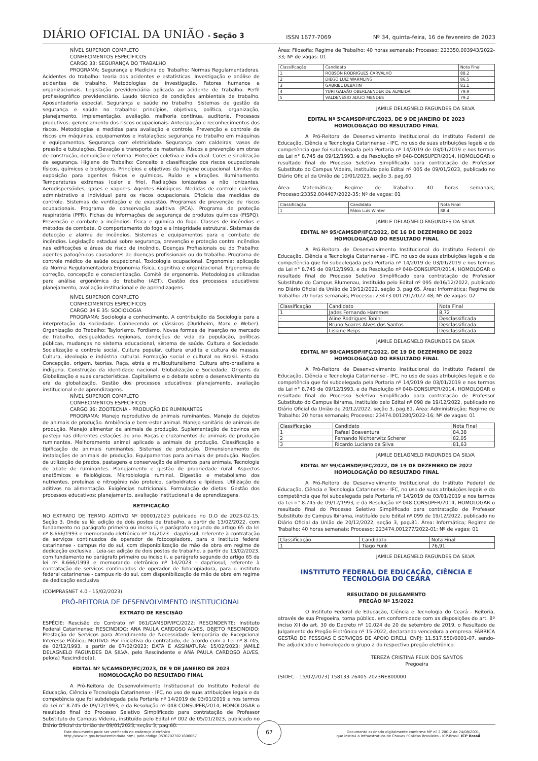DIÁRIO OFICIAL DA UNIÃO - Seção 3
ISSN 1677-7069 Nº 34, quinta-feira, 16 de fevereiro de 2023
NÍVEL SUPERIOR COMPLETO
CONHECIMENTOS ESPECÍFICOS
CARGO 33: SEGURANÇA DO TRABALHO
PROGRAMA: Segurança e Medicina do Trabalho: Normas Regulamentadoras. Acidentes do trabalho: teoria dos acidentes e estatísticas. Investigação e análise de acidentes de trabalho. Metodologias de investigação. Fatores humanos e organizacionais. Legislação previdenciária aplicada ao acidente de trabalho. Perfil profissiográfico previdenciário. Laudo técnico de condições ambientais de trabalho. Aposentadoria especial. Segurança e saúde no trabalho. Sistemas de gestão da segurança e saúde no trabalho: princípios, objetivos, política, organização, planejamento, implementação, avaliação, melhoria contínua, auditoria. Processos produtivos: gerenciamento dos riscos ocupacionais. Antecipação e reconhecimentos dos riscos. Metodologias e medidas para avaliação e controle. Prevenção e controle de riscos em máquinas, equipamentos e instalações: segurança no trabalho em máquinas e equipamentos. Segurança com eletricidade. Segurança com caldeiras, vasos de pressão e tubulações. Elevação e transporte de materiais. Riscos e prevenção em obras de construção, demolição e reforma. Proteções coletiva e individual. Cores e sinalização de segurança. Higiene do Trabalho: Conceito e classificação dos riscos ocupacionais físicos, químicos e biológicos. Princípios e objetivos da higiene ocupacional. Limites de exposição para agentes físicos e químicos. Ruído e vibrações. Iluminamento. Temperaturas extremas (calor e frio). Radiações ionizantes e não ionizantes. Aerodispersóides, gases e vapores. Agentes Biológicos. Medidas de controle coletivo, administrativo e individual para os riscos ocupacionais. Eficácia das medidas de controle. Sistemas de ventilação e de exaustão. Programas de prevenção de riscos ocupacionais. Programa de conservação auditiva (PCA). Programa de proteção respiratória (PPR). Fichas de informações de segurança de produtos químicos (FISPQ). Prevenção e combate a incêndios: física e química do fogo. Classes de incêndios e métodos de combate. O comportamento do fogo e a integridade estrutural. Sistemas de detecção e alarme de incêndios. Sistemas e equipamentos para o combate de incêndios. Legislação estadual sobre segurança, prevenção e proteção contra incêndios nas edificações e áreas de risco de incêndio. Doenças Profissionais ou do Trabalho: agentes patogênicos causadores de doenças profissionais ou do trabalho. Programa de controle médico de saúde ocupacional. Toxicologia ocupacional. Ergonomia: aplicação da Norma Regulamentadora Ergonomia física, cognitiva e organizacional. Ergonomia de correção, concepção e conscientização. Comitê de ergonomia. Metodologias utilizadas para análise ergonômica do trabalho (AET). Gestão dos processos educativos: planejamento, avaliação institucional e de aprendizagens.
NÍVEL SUPERIOR COMPLETO
CONHECIMENTOS ESPECÍFICOS
CARGO 34 E 35: SOCIOLOGIA
PROGRAMA: Sociologia e conhecimento. A contribuição da Sociologia para a interpretação da sociedade. Conhecendo os clássicos (Durkheim, Marx e Weber). Organização do Trabalho: Taylorismo, Fordismo. Novas formas de inserção no mercado de trabalho, desigualdades regionais, condições de vida da população, políticas públicas, mudanças no sistema educacional, sistema de saúde. Cultura e Sociedade. Socialização e controle social. Cultura popular, cultura erudita e cultura de massas. Cultura, ideologia e indústria cultural. Formação social e cultural no Brasil. Estado: Concepção, origem, teorias. Raça, etnia e multiculturalismo. Cultura afro-brasileira e indígena. Construção da identidade nacional. Globalização e Sociedade. Origens da Globalização e suas características. Capitalismo e o debate sobre o desenvolvimento da era da globalização. Gestão dos processos educativos: planejamento, avaliação institucional e de aprendizagens.
NÍVEL SUPERIOR COMPLETO
CONHECIMENTOS ESPECÍFICOS
CARGO 36: ZOOTECNIA - PRODUÇÃO DE RUMINANTES
PROGRAMA: Manejo reprodutivo de animais ruminantes. Manejo de dejetos de animais de produção. Ambiência e bem-estar animal. Manejo sanitário de animais de produção. Manejo alimentar de animais de produção. Suplementação de bovinos em pastejo nas diferentes estações do ano. Raças e cruzamentos de animais de produção ruminantes. Melhoramento animal aplicado a animais de produção. Classificação e tipificação de animais ruminantes. Sistemas de produção. Dimensionamento de instalações de animais de produção. Equipamentos para animais de produção. Noções de utilização de prados, pastagens e conservação de alimentos para animais. Tecnologia de abate de ruminantes. Planejamento e gestão de propriedade rural. Aspectos anatômicos e fisiológicos. Microbiologia ruminal. Digestão e metabolismo dos nutrientes, proteínas e nitrogênio não proteico, carboidratos e lipídeos. Utilização de aditivos na alimentação. Exigências nutricionais. Formulação de dietas. Gestão dos processos educativos: planejamento, avaliação institucional e de aprendizagens.
RETIFICAÇÃO
NO EXTRATO DE TERMO ADITIVO Nº 00001/2023 publicado no D.O de 2023-02-15, Seção 3. Onde se lê: adição de dois postos de trabalho, a partir de 13/02/2022, com fundamento no parágrafo primeiro ou inciso ii, e parágrafo segundo do artigo 65 da lei nº 8.666/1993 e memorando eletrônico nº 14/2023 - dap/riosul, referente à contratação de serviços continuados de operador de fotocopiadora, para o instituto federal catarinense - campus rio do sul, com disponibilização de mão de obra em regime de dedicação exclusiva . Leia-se: adição de dois postos de trabalho, a partir de 13/02/2023, com fundamento no parágrafo primeiro ou inciso ii, e parágrafo segundo do artigo 65 da lei nº 8.666/1993 e memorando eletrônico nº 14/2023 - dap/riosul, referente à contratação de serviços continuados de operador de fotocopiadora, para o instituto federal catarinense - campus rio do sul, com disponibilização de mão de obra em regime de dedicação exclusiva
(COMPRASNET 4.0 - 15/02/2023).
PRÓ-REITORIA DE DESENVOLVIMENTO INSTITUCIONAL
EXTRATO DE RESCISÃO
ESPÉCIE: Rescisão do Contrato nº 061/CAMSDP/IFC/2022; RESCINDENTE: Instituto Federal Catarinense; RESCINDIDO: ANA PAULA CARDOSO ALVES. OBJETO RESCINDIDO: Prestação de Serviços para Atendimento de Necessidade Temporária de Excepcional Interesse Público; MOTIVO: Por iniciativa do contratado, de acordo com a Lei nº 8.745, de 02/12/1993, a partir de 07/02/2023; DATA E ASSINATURA: 15/02/2023; JAMILE DELAGNELO FAGUNDES DA SILVA, pelo Rescindente e ANA PAULA CARDOSO ALVES, pelo(a) Rescindido(a).
EDITAL Nº 5/CAMSDP/IFC/2023, DE 9 DE JANEIRO DE 2023
HOMOLOGAÇÃO DO RESULTADO FINAL
A Pró-Reitora de Desenvolvimento Institucional do Instituto Federal de Educação, Ciência e Tecnologia Catarinense - IFC, no uso de suas atribuições legais e da competência que foi subdelegada pela Portaria nº 14/2019 de 03/01/2019 e nos termos da Lei n° 8.745 de 09/12/1993, e da Resolução nº 048-CONSUPER/2014, HOMOLOGAR o resultado final do Processo Seletivo Simplificado para contratação de Professor Substituto do Campus Videira, instituído pelo Edital nº 002 de 05/01/2023, publicado no Diário Oficial da União de 09/01/2023, seção 3, pag.60.
Área: Filosofia; Regime de Trabalho: 40 horas semanais; Processo: 223350.003943/2022-33; Nº de vagas: 01
| Classificação | Candidato | Nota Final |
| 1 | ROBSON RODRIGUES CARVALHO | 88.2 |
| 2 | DIEGO LUIZ WARMLING | 86.5 |
| 3 | GABRIEL DEBATIN | 81.1 |
| 4 | YURI GALVÃO OBERLAENDER DE ALMEIDA | 79.9 |
| 5 | VALDENÉSIO ADUCI MENDES | 79.2 |
JAMILE DELAGNELO FAGUNDES DA SILVA
EDITAL Nº 5/CAMSDP/IFC/2023, DE 9 DE JANEIRO DE 2023
HOMOLOGAÇÃO DO RESULTADO FINAL
A Pró-Reitora de Desenvolvimento Institucional do Instituto Federal de Educação, Ciência e Tecnologia Catarinense - IFC, no uso de suas atribuições legais e da competência que foi subdelegada pela Portaria nº 14/2019 de 03/01/2019 e nos termos da Lei n° 8.745 de 09/12/1993, e da Resolução nº 048-CONSUPER/2014, HOMOLOGAR o resultado final do Processo Seletivo Simplificado para contratação de Professor Substituto do Campus Videira, instituído pelo Edital nº 005 de 09/01/2023, publicado no Diário Oficial da União de 10/01/2023, seção 3, pag.60.
Área: Matemática; Regime de Trabalho: 40 horas semanais; Processo:23352.004407/2022-35; Nº de vagas: 01
| Classificação | Candidato | Nota Final |
| 1 | Fábio Luís Winter | 88.4 |
JAMILE DELAGNELO FAGUNDES DA SILVA
EDITAL Nº 95/CAMSDP/IFC/2022, DE 16 DE DEZEMBRO DE 2022
HOMOLOGAÇÃO DO RESULTADO FINAL
A Pró-Reitora de Desenvolvimento Institucional do Instituto Federal de Educação, Ciência e Tecnologia Catarinense - IFC, no uso de suas atribuições legais e da competência que foi subdelegada pela Portaria nº 14/2019 de 03/01/2019 e nos termos da Lei n° 8.745 de 09/12/1993, e da Resolução nº 048-CONSUPER/2014, HOMOLOGAR o resultado final do Processo Seletivo Simplificado para contratação de Professor Substituto do Campus Blumenau, instituído pelo Edital nº 095 de16/12/2022, publicado no Diário Oficial da União de 19/12/2022, seção 3, pag 65. Área: Informática; Regime de Trabalho: 20 horas semanais; Processo: 23473.001791/2022-48; Nº de vagas: 02
| Classificação | Candidato | Nota Final |
| 1 | Jades Fernando Hammes | 8,72 |
| - | Aline Rodrigues Tonini | Desclassificada |
| - | Bruno Soares Alves dos Santos | Desclassificada |
| - | Lisiane Reips | Desclassificada |
JAMILE DELAGNELO FAGUNDES DA SILVA
EDITAL Nº 98/CAMSDP/IFC/2022, DE 19 DE DEZEMBRO DE 2022
HOMOLOGAÇÃO DO RESULTADO FINAL
A Pró-Reitora de Desenvolvimento Institucional do Instituto Federal de Educação, Ciência e Tecnologia Catarinense - IFC, no uso de suas atribuições legais e da competência que foi subdelegada pela Portaria nº 14/2019 de 03/01/2019 e nos termos da Lei n° 8.745 de 09/12/1993, e da Resolução nº 048-CONSUPER/2014, HOMOLOGAR o resultado final do Processo Seletivo Simplificado para contratação de Professor Substituto do Campus Ibirama, instituído pelo Edital nº 098 de 19/12/2022, publicado no Diário Oficial da União de 20/12/2022, seção 3, pag.81. Área: Administração; Regime de Trabalho: 20 horas semanais; Processo: 23474.001280/2022-16; Nº de vagas: 01
| Classificação | Candidato | Nota Final |
| 1 | Rafael Boaventura | 84,38 |
| 2 | Fernando Nichterwitz Scherer | 82,05 |
| 3 | Ricardo Luciano da Silva | 81,63 |
JAMILE DELAGNELO FAGUNDES DA SILVA
EDITAL Nº 99/CAMSDP/IFC/2022, DE 19 DE DEZEMBRO DE 2022
HOMOLOGAÇÃO DO RESULTADO FINAL
A Pró-Reitora de Desenvolvimento Institucional do Instituto Federal de Educação, Ciência e Tecnologia Catarinense - IFC, no uso de suas atribuições legais e da competência que foi subdelegada pela Portaria nº 14/2019 de 03/01/2019 e nos termos da Lei n° 8.745 de 09/12/1993, e da Resolução nº 048-CONSUPER/2014, HOMOLOGAR o resultado final do Processo Seletivo Simplificado para contratação de Professor Substituto do Campus Ibirama, instituído pelo Edital nº 099 de 19/12/2022, publicado no Diário Oficial da União de 20/12/2022, seção 3, pag.81. Área: Informática; Regime de Trabalho: 40 horas semanais; Processo: 223474.001277/2022-01; Nº de vagas: 01
| Classificação | Candidato | Nota Final |
| 1 | Tiago Funk | 76,91 |
JAMILE DELAGNELO FAGUNDES DA SILVA
INSTITUTO FEDERAL DE EDUCAÇÃO, CIÊNCIA E TECNOLOGIA DO CEARÁ
RESULTADO DE JULGAMENTO
PREGÃO Nº 15/2022
O Instituto Federal de Educação, Ciência e Tecnologia do Ceará - Reitoria, através de sua Pregoeira, torna público, em conformidade com as disposições do art. 8º inciso XII do art. 30 do Decreto nº 10.024 de 20 de setembro de 2019, o Resultado de Julgamento do Pregão Eletrônico nº 15-2022, declarando vencedora a empresa: FÁBRICA GESTÃO DE PESSOAS E SERVIÇOS DE APOIO EIRELI, CNPJ: 11.517.550/0001-07, sendo-lhe adjudicado e homologado o grupo 2 do respectivo pregão eletrônico.
TEREZA CRISTINA FELIX DOS SANTOS
Pregoeira
(SIDEC - 15/02/2023) 158133-26405-2023NE800000
Este documento pode ser verificado no endereço eletrônico
http://www.in.gov.br/autenticidade.html, pelo código 05302023021600067
Documento assinado digitalmente conforme MP nº 2.200-2 de 24/08/2001,
que institui a Infraestrutura de Chaves Públicas Brasileira - ICP-Brasil. ICP Brasil
67